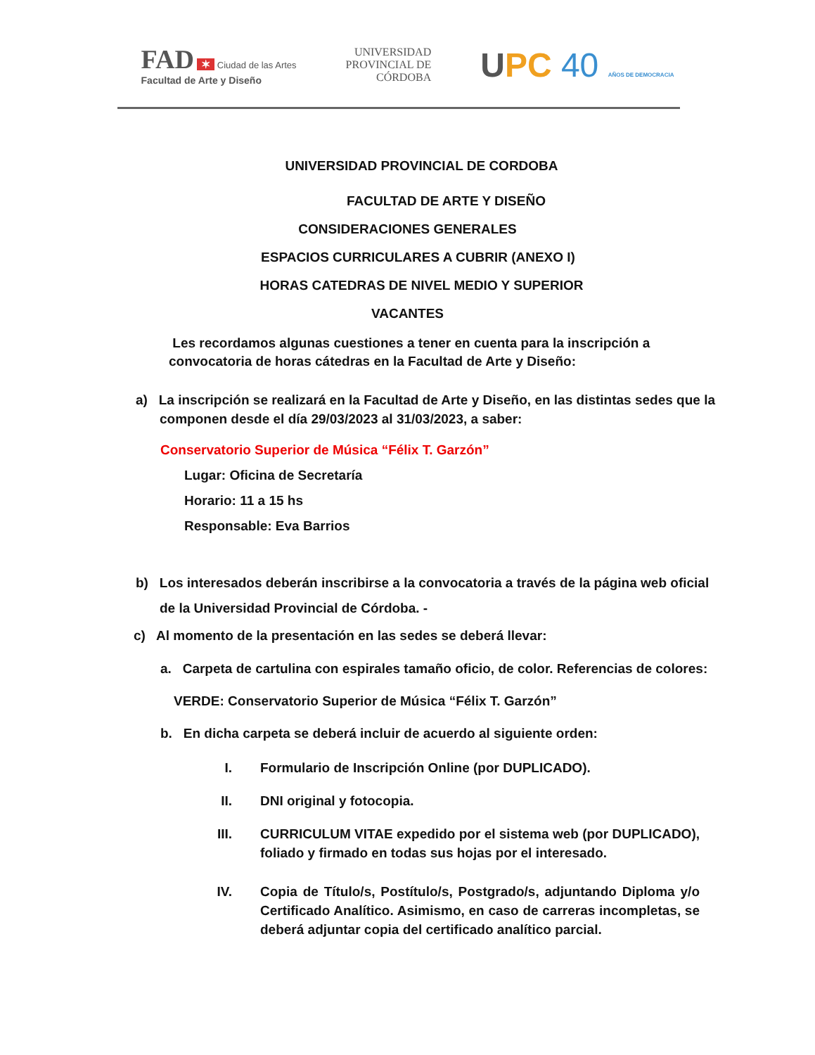FAD ✶ Ciudad de las Artes
Facultad de Arte y Diseño
UNIVERSIDAD
PROVINCIAL DE
CÓRDOBA
UPC 40 AÑOS DE DEMOCRACIA
UNIVERSIDAD PROVINCIAL DE CORDOBA
FACULTAD DE ARTE Y DISEÑO
CONSIDERACIONES GENERALES
ESPACIOS CURRICULARES A CUBRIR (ANEXO I)
HORAS CATEDRAS DE NIVEL MEDIO Y SUPERIOR
VACANTES
Les recordamos algunas cuestiones a tener en cuenta para la inscripción a convocatoria de horas cátedras en la Facultad de Arte y Diseño:
a) La inscripción se realizará en la Facultad de Arte y Diseño, en las distintas sedes que la componen desde el día 29/03/2023 al 31/03/2023, a saber:
Conservatorio Superior de Música “Félix T. Garzón”
Lugar: Oficina de Secretaría
Horario: 11 a 15 hs
Responsable: Eva Barrios
b) Los interesados deberán inscribirse a la convocatoria a través de la página web oficial de la Universidad Provincial de Córdoba. -
c) Al momento de la presentación en las sedes se deberá llevar:
a. Carpeta de cartulina con espirales tamaño oficio, de color. Referencias de colores:
VERDE: Conservatorio Superior de Música “Félix T. Garzón”
b. En dicha carpeta se deberá incluir de acuerdo al siguiente orden:
I. Formulario de Inscripción Online (por DUPLICADO).
II. DNI original y fotocopia.
III. CURRICULUM VITAE expedido por el sistema web (por DUPLICADO), foliado y firmado en todas sus hojas por el interesado.
IV. Copia de Título/s, Postítulo/s, Postgrado/s, adjuntando Diploma y/o Certificado Analítico. Asimismo, en caso de carreras incompletas, se deberá adjuntar copia del certificado analítico parcial.